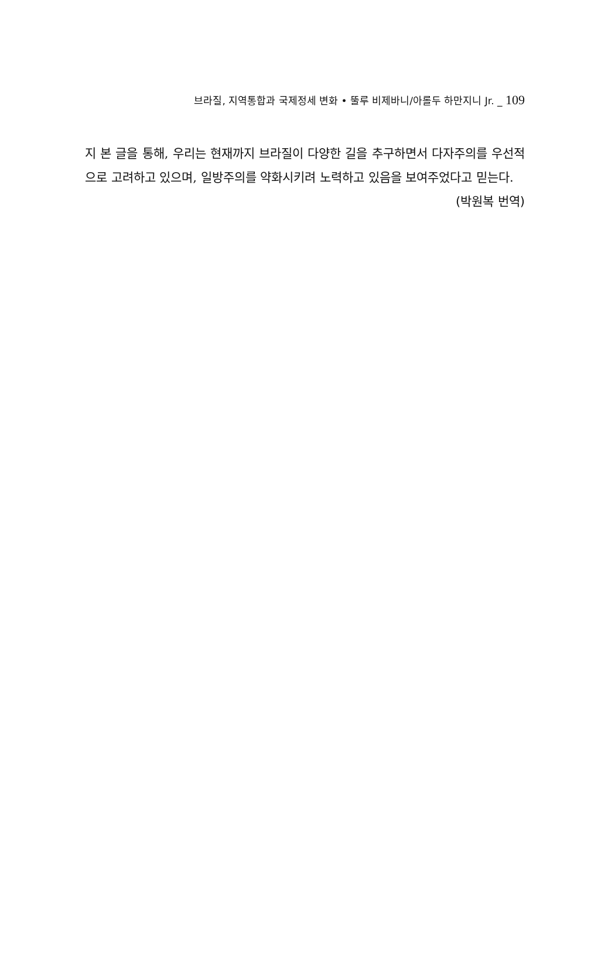브라질, 지역통합과 국제정세 변화 • 뚤루 비제바니/아롤두 하만지니 Jr. _ 109
지 본 글을 통해, 우리는 현재까지 브라질이 다양한 길을 추구하면서 다자주의를 우선적으로 고려하고 있으며, 일방주의를 약화시키려 노력하고 있음을 보여주었다고 믿는다.
(박원복 번역)